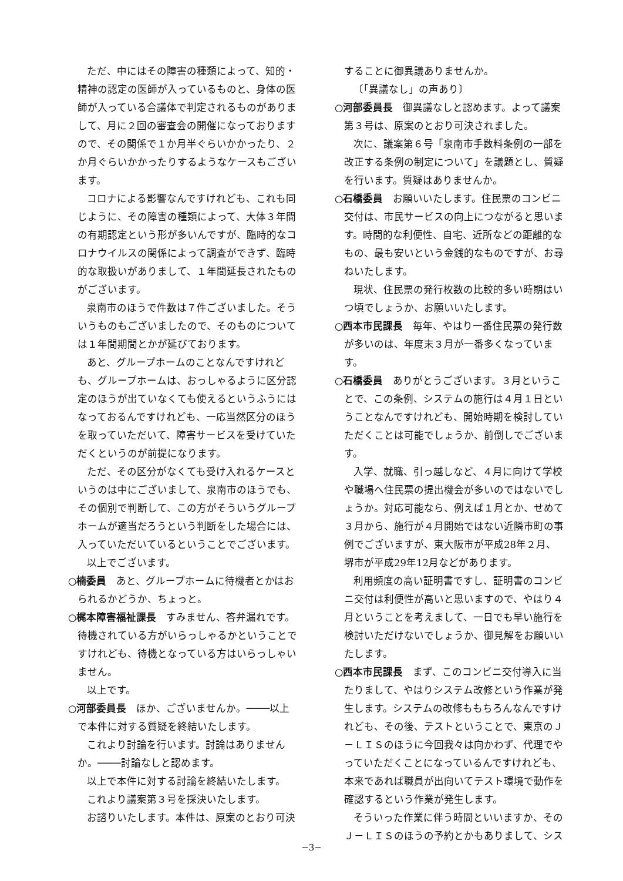ただ、中にはその障害の種類によって、知的・精神の認定の医師が入っているものと、身体の医師が入っている合議体で判定されるものがありまして、月に２回の審査会の開催になっておりますので、その関係で１か月半ぐらいかかったり、２か月ぐらいかかったりするようなケースもございます。
コロナによる影響なんですけれども、これも同じように、その障害の種類によって、大体３年間の有期認定という形が多いんですが、臨時的なコロナウイルスの関係によって調査ができず、臨時的な取扱いがありまして、１年間延長されたものがございます。
泉南市のほうで件数は７件ございました。そういうものもございましたので、そのものについては１年間期間とかが延びております。
あと、グループホームのことなんですけれども、グループホームは、おっしゃるように区分認定のほうが出ていなくても使えるというふうにはなっておるんですけれども、一応当然区分のほうを取っていただいて、障害サービスを受けていただくというのが前提になります。
ただ、その区分がなくても受け入れるケースというのは中にございまして、泉南市のほうでも、その個別で判断して、この方がそういうグループホームが適当だろうという判断をした場合には、入っていただいているということでございます。
以上でございます。
○楠委員　あと、グループホームに待機者とかはおられるかどうか、ちょっと。
○梶本障害福祉課長　すみません、答弁漏れです。待機されている方がいらっしゃるかということですけれども、待機となっている方はいらっしゃいません。
以上です。
○河部委員長　ほか、ございませんか。────以上で本件に対する質疑を終結いたします。
これより討論を行います。討論はありませんか。────討論なしと認めます。
以上で本件に対する討論を終結いたします。
これより議案第３号を採決いたします。
お諮りいたします。本件は、原案のとおり可決
することに御異議ありませんか。
〔「異議なし」の声あり〕
○河部委員長　御異議なしと認めます。よって議案第３号は、原案のとおり可決されました。
次に、議案第６号「泉南市手数料条例の一部を改正する条例の制定について」を議題とし、質疑を行います。質疑はありませんか。
○石橋委員　お願いいたします。住民票のコンビニ交付は、市民サービスの向上につながると思います。時間的な利便性、自宅、近所などの距離的なもの、最も安いという金銭的なものですが、お尋ねいたします。
現状、住民票の発行枚数の比較的多い時期はいつ頃でしょうか、お願いいたします。
○西本市民課長　毎年、やはり一番住民票の発行数が多いのは、年度末３月が一番多くなっています。
○石橋委員　ありがとうございます。３月ということで、この条例、システムの施行は４月１日ということなんですけれども、開始時期を検討していただくことは可能でしょうか、前倒しでございます。
入学、就職、引っ越しなど、４月に向けて学校や職場へ住民票の提出機会が多いのではないでしょうか。対応可能なら、例えば１月とか、せめて３月から、施行が４月開始ではない近隣市町の事例でございますが、東大阪市が平成28年２月、堺市が平成29年12月などがあります。
利用頻度の高い証明書ですし、証明書のコンビニ交付は利便性が高いと思いますので、やはり４月ということを考えまして、一日でも早い施行を検討いただけないでしょうか、御見解をお願いいたします。
○西本市民課長　まず、このコンビニ交付導入に当たりまして、やはりシステム改修という作業が発生します。システムの改修ももちろんなんですけれども、その後、テストということで、東京のＪ－ＬＩＳのほうに今回我々は向かわず、代理でやっていただくことになっているんですけれども、本来であれば職員が出向いてテスト環境で動作を確認するという作業が発生します。
そういった作業に伴う時間といいますか、そのＪ－ＬＩＳのほうの予約とかもありまして、シス
−3−